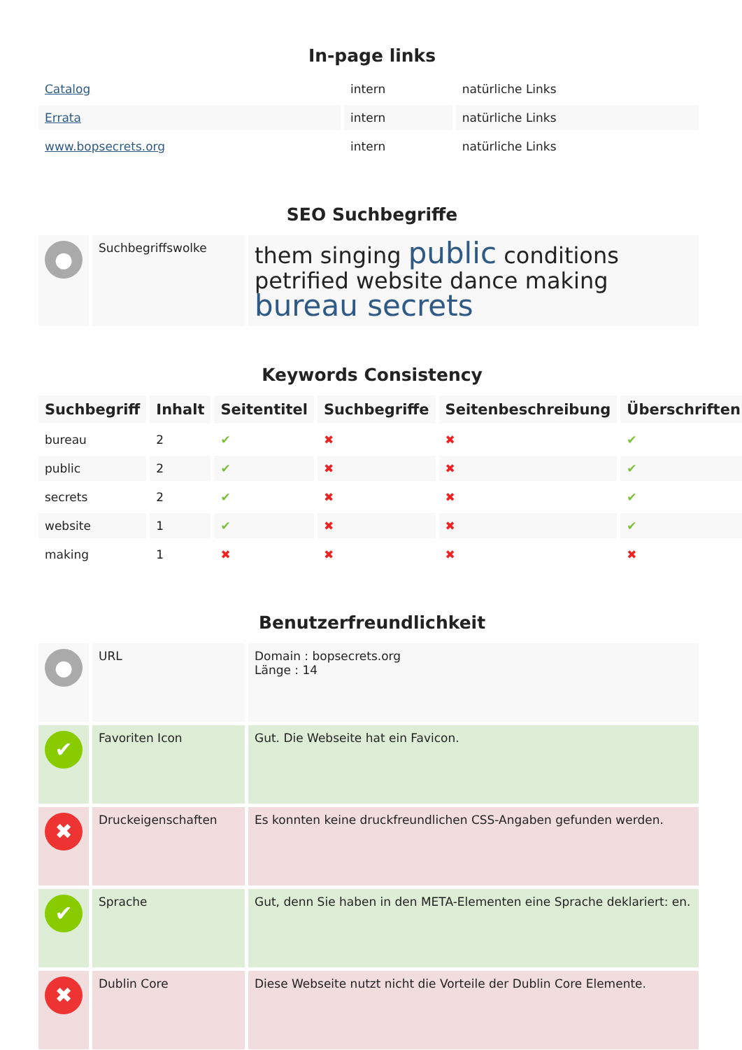In-page links
| Catalog | intern | natürliche Links |
| Errata | intern | natürliche Links |
| www.bopsecrets.org | intern | natürliche Links |
SEO Suchbegriffe
| ● | Suchbegriffswolke | them singing public conditions petrified website dance making bureau secrets |
Keywords Consistency
| Suchbegriff | Inhalt | Seitentitel | Suchbegriffe | Seitenbeschreibung | Überschriften |
| --- | --- | --- | --- | --- | --- |
| bureau | 2 | ✔ | ✖ | ✖ | ✔ |
| public | 2 | ✔ | ✖ | ✖ | ✔ |
| secrets | 2 | ✔ | ✖ | ✖ | ✔ |
| website | 1 | ✔ | ✖ | ✖ | ✔ |
| making | 1 | ✖ | ✖ | ✖ | ✖ |
Benutzerfreundlichkeit
| ● | URL | Domain : bopsecrets.org Länge : 14 |
| ✔ | Favoriten Icon | Gut. Die Webseite hat ein Favicon. |
| ✖ | Druckeigenschaften | Es konnten keine druckfreundlichen CSS-Angaben gefunden werden. |
| ✔ | Sprache | Gut, denn Sie haben in den META-Elementen eine Sprache deklariert: en. |
| ✖ | Dublin Core | Diese Webseite nutzt nicht die Vorteile der Dublin Core Elemente. |